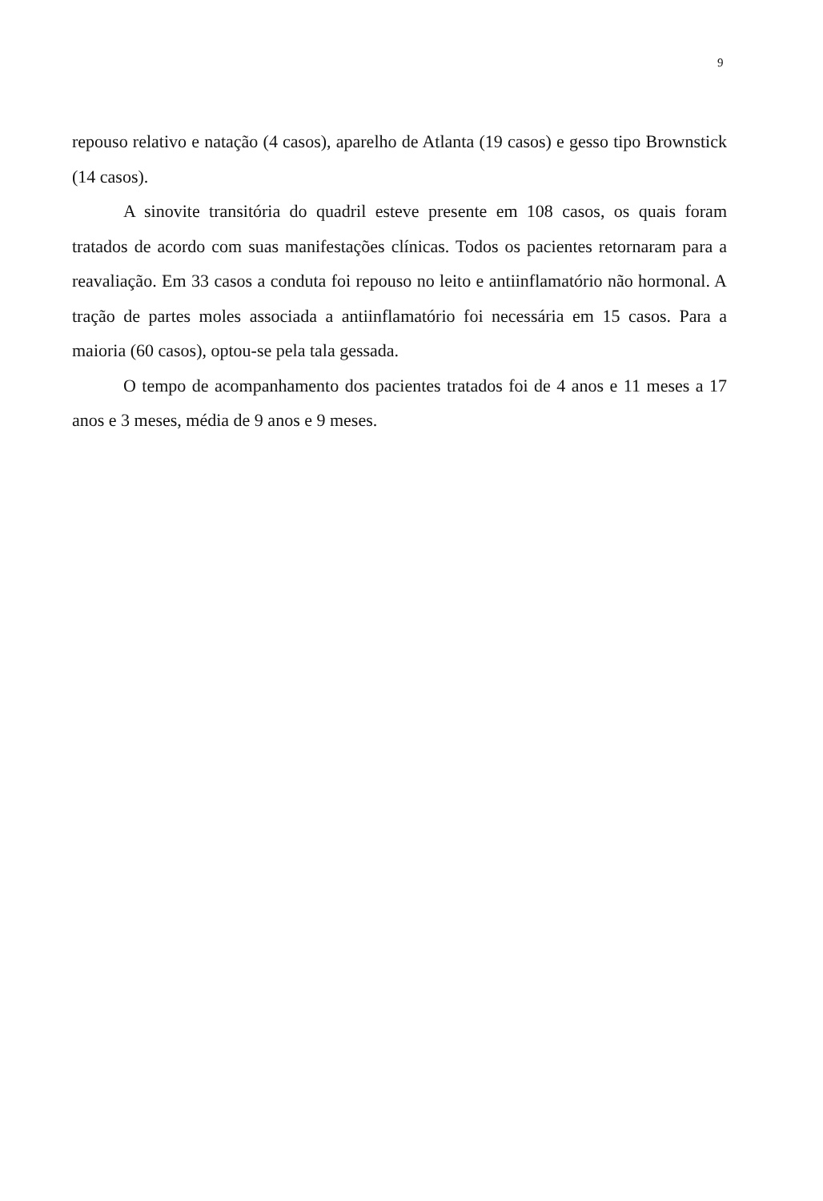9
repouso relativo e natação (4 casos), aparelho de Atlanta (19 casos) e gesso tipo Brownstick (14 casos).
A sinovite transitória do quadril esteve presente em 108 casos, os quais foram tratados de acordo com suas manifestações clínicas. Todos os pacientes retornaram para a reavaliação. Em 33 casos a conduta foi repouso no leito e antiinflamatório não hormonal. A tração de partes moles associada a antiinflamatório foi necessária em 15 casos. Para a maioria (60 casos), optou-se pela tala gessada.
O tempo de acompanhamento dos pacientes tratados foi de 4 anos e 11 meses a 17 anos e 3 meses, média de 9 anos e 9 meses.